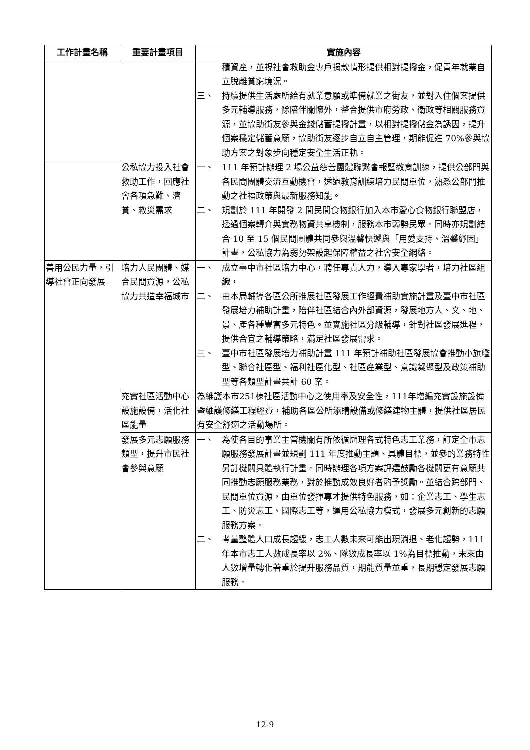| 工作計畫名稱 | 重要計畫項目 | 實施內容 |
| --- | --- | --- |
| | | 積資產，並視社會救助金專戶捐款情形提供相對提撥金，促青年就業自立脫離貧窮境況。 三、 持續提供生活處所給有就業意願或準備就業之街友，並對入住個案提供多元輔導服務，除陪伴關懷外，整合提供市府勞政、衛政等相關服務資源，並協助街友參與金錢儲蓄提撥計畫，以相對提撥儲金為誘因，提升個案穩定儲蓄意願，協助街友逐步自立自主管理，期能促進 70%參與協助方案之對象步向穩定安全生活正軌。 |
| | 公私協力投入社會救助工作，回應社會各項急難、濟貧、救災需求 | 一、 111 年預計辦理 2 場公益慈善團體聯繫會報暨教育訓練，提供公部門與各民間團體交流互動機會，透過教育訓練培力民間單位，熟悉公部門推動之社福政策與最新服務知能。 二、 規劃於 111 年開發 2 間民間食物銀行加入本市愛心食物銀行聯盟店，透過個案轉介與實務物資共享機制，服務本市弱勢民眾。同時亦規劃結合 10 至 15 個民間團體共同參與溫馨快遞與「用愛支持、溫馨紓困」計畫，公私協力為弱勢架設起保障權益之社會安全網絡。 |
| 善用公民力量，引導社會正向發展 | 培力人民團體、媒合民間資源，公私協力共造幸福城市 | 一、 成立臺中市社區培力中心，聘任專責人力，導入專家學者，培力社區組織， 二、 由本局輔導各區公所推展社區發展工作經費補助實施計畫及臺中市社區發展培力補助計畫，陪伴社區結合內外部資源，發展地方人、文、地、景、產各種豐富多元特色。並實施社區分級輔導，針對社區發展進程，提供合宜之輔導策略，滿足社區發展需求。 三、 臺中市社區發展培力補助計畫 111 年預計補助社區發展協會推動小旗艦型、聯合社區型、福利社區化型、社區產業型、意識凝聚型及政策補助型等各類型計畫共計 60 案。 |
| | 充實社區活動中心設施設備，活化社區能量 | 為維護本市251棟社區活動中心之使用率及安全性，111年增編充實設施設備暨維護修繕工程經費，補助各區公所添購設備或修繕建物主體，提供社區居民有安全舒適之活動場所。 |
| | 發展多元志願服務類型，提升市民社會參與意願 | 一、 為使各目的事業主管機關有所依循辦理各式特色志工業務，訂定全市志願服務發展計畫並規劃 111 年度推動主題、具體目標，並參酌業務特性另訂機關具體執行計畫。同時辦理各項方案評選鼓勵各機關更有意願共同推動志願服務業務，對於推動成效良好者酌予獎勵。並結合跨部門、民間單位資源，由單位發揮專才提供特色服務，如：企業志工、學生志工、防災志工、國際志工等，運用公私協力模式，發展多元創新的志願服務方案。 二、 考量整體人口成長趨緩，志工人數未來可能出現消退、老化趨勢，111 年本市志工人數成長率以 2%、隊數成長率以 1%為目標推動，未來由人數增量轉化著重於提升服務品質，期能質量並重，長期穩定發展志願服務。 |
12-9